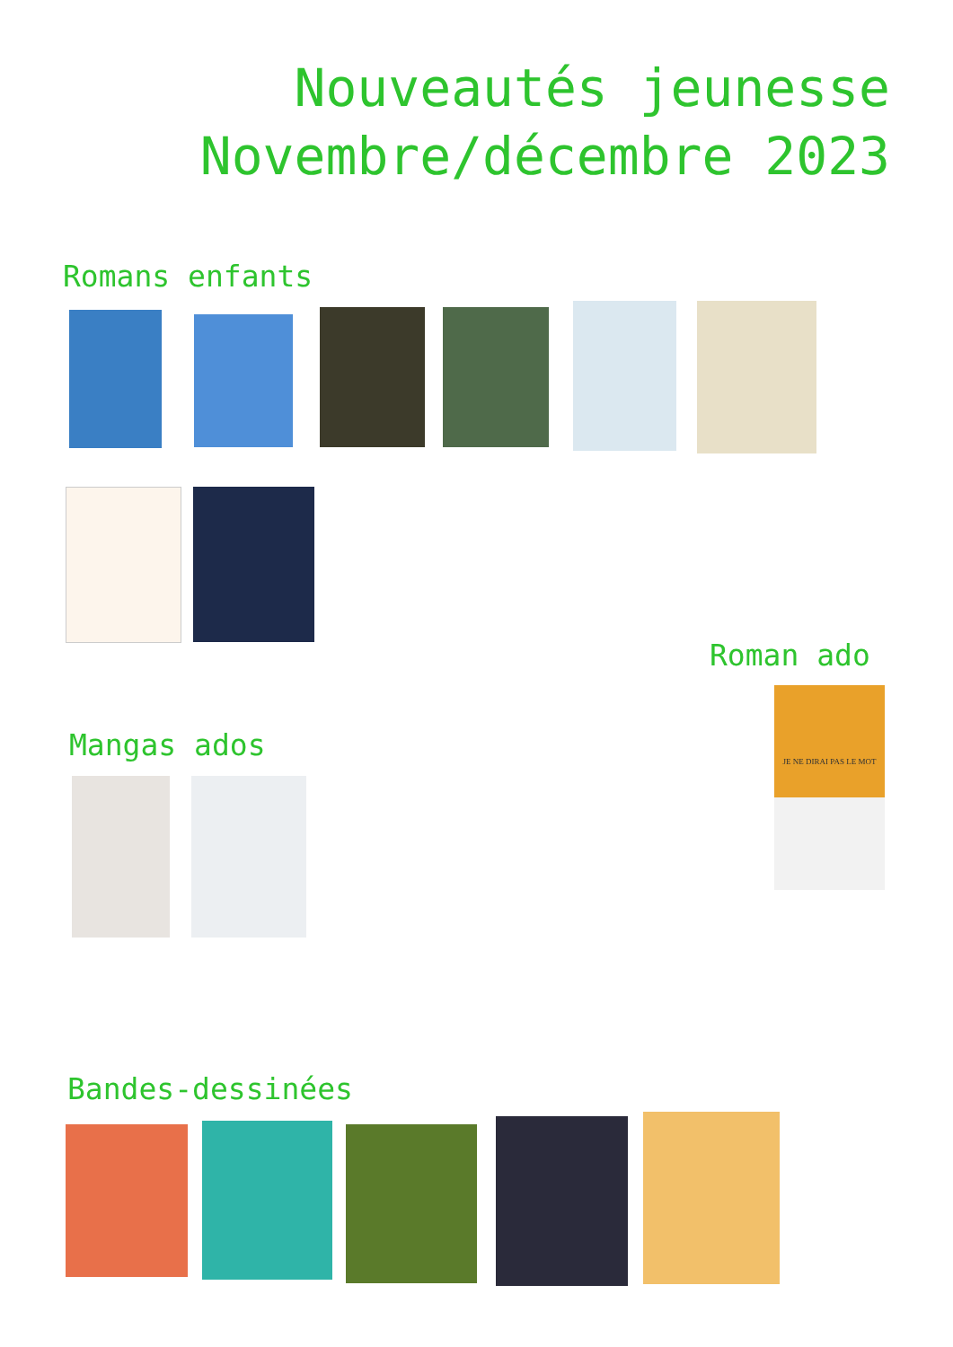Nouveautés jeunesse
Novembre/décembre 2023
Romans enfants
Roman ado
JE NE DIRAI PAS LE MOT
Mangas ados
Bandes-dessinées